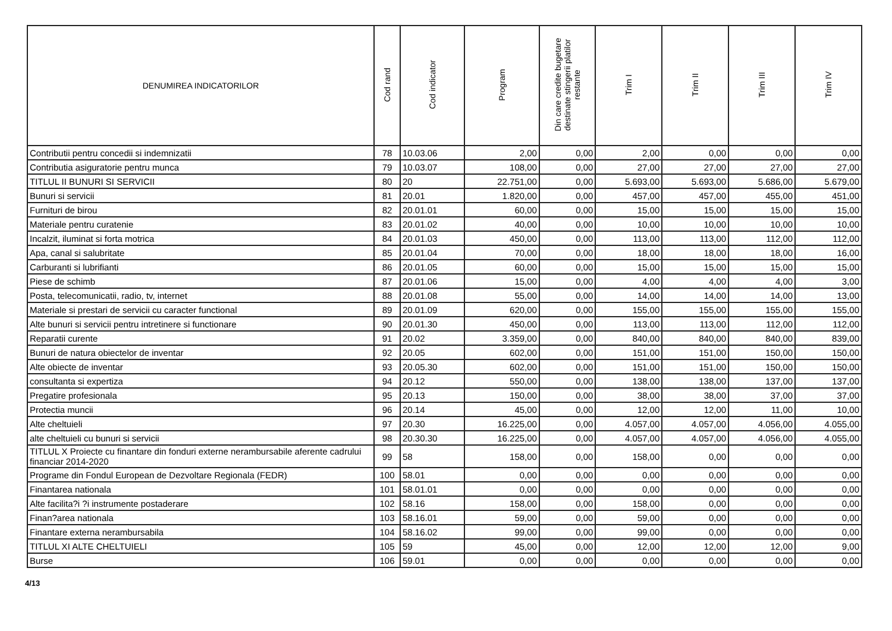| DENUMIREA INDICATORILOR | Cod rand | Cod indicator | Program | Din care credite bugetare destinate stingerii platilor restante | Trim I | Trim II | Trim III | Trim IV |
| --- | --- | --- | --- | --- | --- | --- | --- | --- |
| Contributii pentru concedii si indemnizatii | 78 | 10.03.06 | 2,00 | 0,00 | 2,00 | 0,00 | 0,00 | 0,00 |
| Contributia asiguratorie pentru munca | 79 | 10.03.07 | 108,00 | 0,00 | 27,00 | 27,00 | 27,00 | 27,00 |
| TITLUL II BUNURI SI SERVICII | 80 | 20 | 22.751,00 | 0,00 | 5.693,00 | 5.693,00 | 5.686,00 | 5.679,00 |
| Bunuri si servicii | 81 | 20.01 | 1.820,00 | 0,00 | 457,00 | 457,00 | 455,00 | 451,00 |
| Furnituri de birou | 82 | 20.01.01 | 60,00 | 0,00 | 15,00 | 15,00 | 15,00 | 15,00 |
| Materiale pentru curatenie | 83 | 20.01.02 | 40,00 | 0,00 | 10,00 | 10,00 | 10,00 | 10,00 |
| Incalzit, iluminat si forta motrica | 84 | 20.01.03 | 450,00 | 0,00 | 113,00 | 113,00 | 112,00 | 112,00 |
| Apa, canal si salubritate | 85 | 20.01.04 | 70,00 | 0,00 | 18,00 | 18,00 | 18,00 | 16,00 |
| Carburanti si lubrifianti | 86 | 20.01.05 | 60,00 | 0,00 | 15,00 | 15,00 | 15,00 | 15,00 |
| Piese de schimb | 87 | 20.01.06 | 15,00 | 0,00 | 4,00 | 4,00 | 4,00 | 3,00 |
| Posta, telecomunicatii, radio, tv, internet | 88 | 20.01.08 | 55,00 | 0,00 | 14,00 | 14,00 | 14,00 | 13,00 |
| Materiale si prestari de servicii cu caracter functional | 89 | 20.01.09 | 620,00 | 0,00 | 155,00 | 155,00 | 155,00 | 155,00 |
| Alte bunuri si servicii pentru intretinere si functionare | 90 | 20.01.30 | 450,00 | 0,00 | 113,00 | 113,00 | 112,00 | 112,00 |
| Reparatii curente | 91 | 20.02 | 3.359,00 | 0,00 | 840,00 | 840,00 | 840,00 | 839,00 |
| Bunuri de natura obiectelor de inventar | 92 | 20.05 | 602,00 | 0,00 | 151,00 | 151,00 | 150,00 | 150,00 |
| Alte obiecte de inventar | 93 | 20.05.30 | 602,00 | 0,00 | 151,00 | 151,00 | 150,00 | 150,00 |
| consultanta si expertiza | 94 | 20.12 | 550,00 | 0,00 | 138,00 | 138,00 | 137,00 | 137,00 |
| Pregatire profesionala | 95 | 20.13 | 150,00 | 0,00 | 38,00 | 38,00 | 37,00 | 37,00 |
| Protectia muncii | 96 | 20.14 | 45,00 | 0,00 | 12,00 | 12,00 | 11,00 | 10,00 |
| Alte cheltuieli | 97 | 20.30 | 16.225,00 | 0,00 | 4.057,00 | 4.057,00 | 4.056,00 | 4.055,00 |
| alte cheltuieli cu bunuri si servicii | 98 | 20.30.30 | 16.225,00 | 0,00 | 4.057,00 | 4.057,00 | 4.056,00 | 4.055,00 |
| TITLUL X Proiecte cu finantare din fonduri externe nerambursabile aferente cadrului financiar 2014-2020 | 99 | 58 | 158,00 | 0,00 | 158,00 | 0,00 | 0,00 | 0,00 |
| Programe din Fondul European de Dezvoltare Regionala (FEDR) | 100 | 58.01 | 0,00 | 0,00 | 0,00 | 0,00 | 0,00 | 0,00 |
| Finantarea nationala | 101 | 58.01.01 | 0,00 | 0,00 | 0,00 | 0,00 | 0,00 | 0,00 |
| Alte facilita?i ?i instrumente postaderare | 102 | 58.16 | 158,00 | 0,00 | 158,00 | 0,00 | 0,00 | 0,00 |
| Finan?area nationala | 103 | 58.16.01 | 59,00 | 0,00 | 59,00 | 0,00 | 0,00 | 0,00 |
| Finantare externa nerambursabila | 104 | 58.16.02 | 99,00 | 0,00 | 99,00 | 0,00 | 0,00 | 0,00 |
| TITLUL XI ALTE CHELTUIELI | 105 | 59 | 45,00 | 0,00 | 12,00 | 12,00 | 12,00 | 9,00 |
| Burse | 106 | 59.01 | 0,00 | 0,00 | 0,00 | 0,00 | 0,00 | 0,00 |
4/13